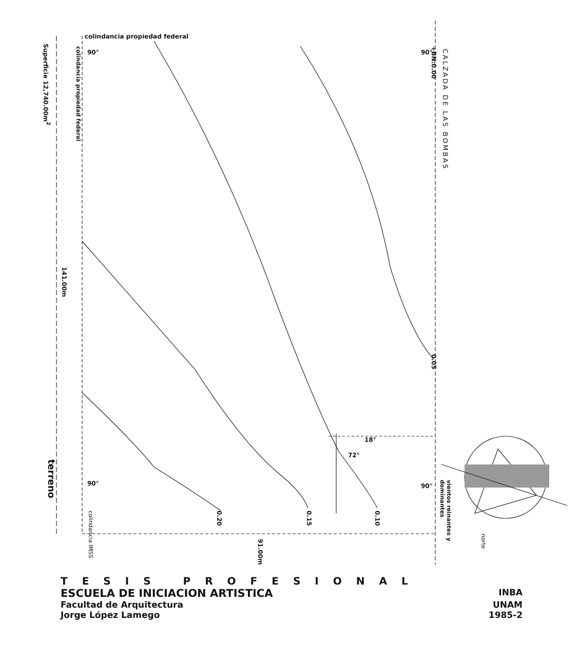colindancia propiedad federal
CALZADA DE LAS BOMBAS
+BN:0.00
Superficie 12,740.00m<sup>2</sup>
colindancia propiedad federal
141.00m
0.05
18°
72°
terreno
colindancia IMSS
0.20
0.15
0.10
91.00m
vientos reinantes y dominantes
norte
90° 90°
90° 90°
TESIS PROFESIONAL
ESCUELA DE INICIACION ARTISTICA INBA
Facultad de Arquitectura
Jorge López Lamego UNAM
1985-2